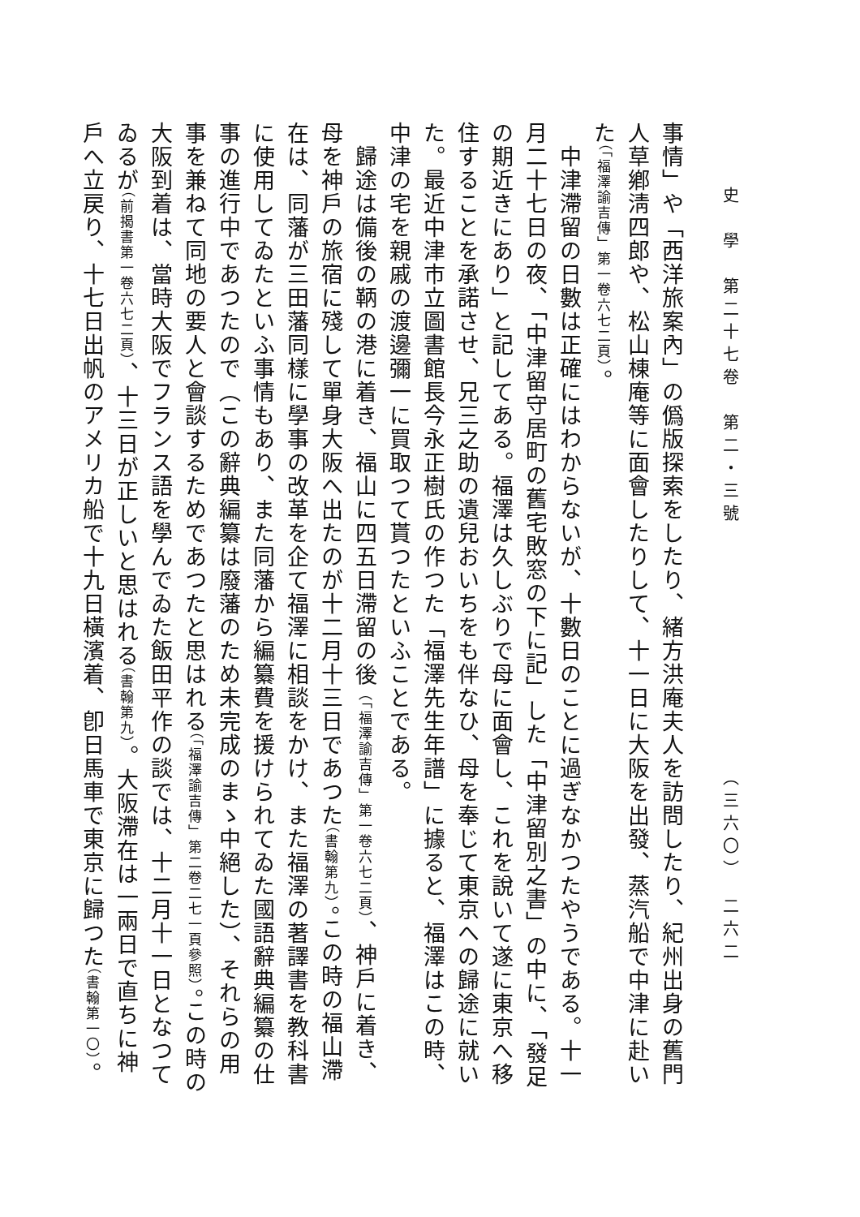史　學　第二十七卷　第二・三號 （三六〇）　二六二
事情」や「西洋旅案內」の僞版探索をしたり、緒方洪庵夫人を訪問したり、紀州出身の舊門人草鄕淸四郎や、松山棟庵等に面會したりして、十一日に大阪を出發、蒸汽船で中津に赴いた（「福澤諭吉傳」第一卷六七二頁）。
　中津滯留の日數は正確にはわからないが、十數日のことに過ぎなかつたやうである。十一月二十七日の夜、「中津留守居町の舊宅敗窓の下に記」した「中津留別之書」の中に、「發足の期近きにあり」と記してある。福澤は久しぶりで母に面會し、これを說いて遂に東京へ移住することを承諾させ、兄三之助の遺兒おいちをも伴なひ、母を奉じて東京への歸途に就いた。最近中津市立圖書館長今永正樹氏の作つた「福澤先生年譜」に據ると、福澤はこの時、中津の宅を親戚の渡邊彌一に買取つて貰つたといふことである。
　歸途は備後の鞆の港に着き、福山に四五日滯留の後（「福澤諭吉傳」第一卷六七二頁）、神戶に着き、母を神戶の旅宿に殘して單身大阪へ出たのが十二月十三日であつた（書翰第九）。この時の福山滯在は、同藩が三田藩同樣に學事の改革を企て福澤に相談をかけ、また福澤の著譯書を教科書に使用してゐたといふ事情もあり、また同藩から編纂費を援けられてゐた國語辭典編纂の仕事の進行中であつたので（この辭典編纂は廢藩のため未完成のまゝ中絕した）、それらの用事を兼ねて同地の要人と會談するためであつたと思はれる（「福澤諭吉傳」第二卷二七一頁參照）。この時の大阪到着は、當時大阪でフランス語を學んでゐた飯田平作の談では、十二月十一日となつてゐるが（前揭書第一卷六七二頁）、十三日が正しいと思はれる（書翰第九）。大阪滯在は一兩日で直ちに神戶へ立戻り、十七日出帆のアメリカ船で十九日橫濱着、卽日馬車で東京に歸つた（書翰第一〇）。